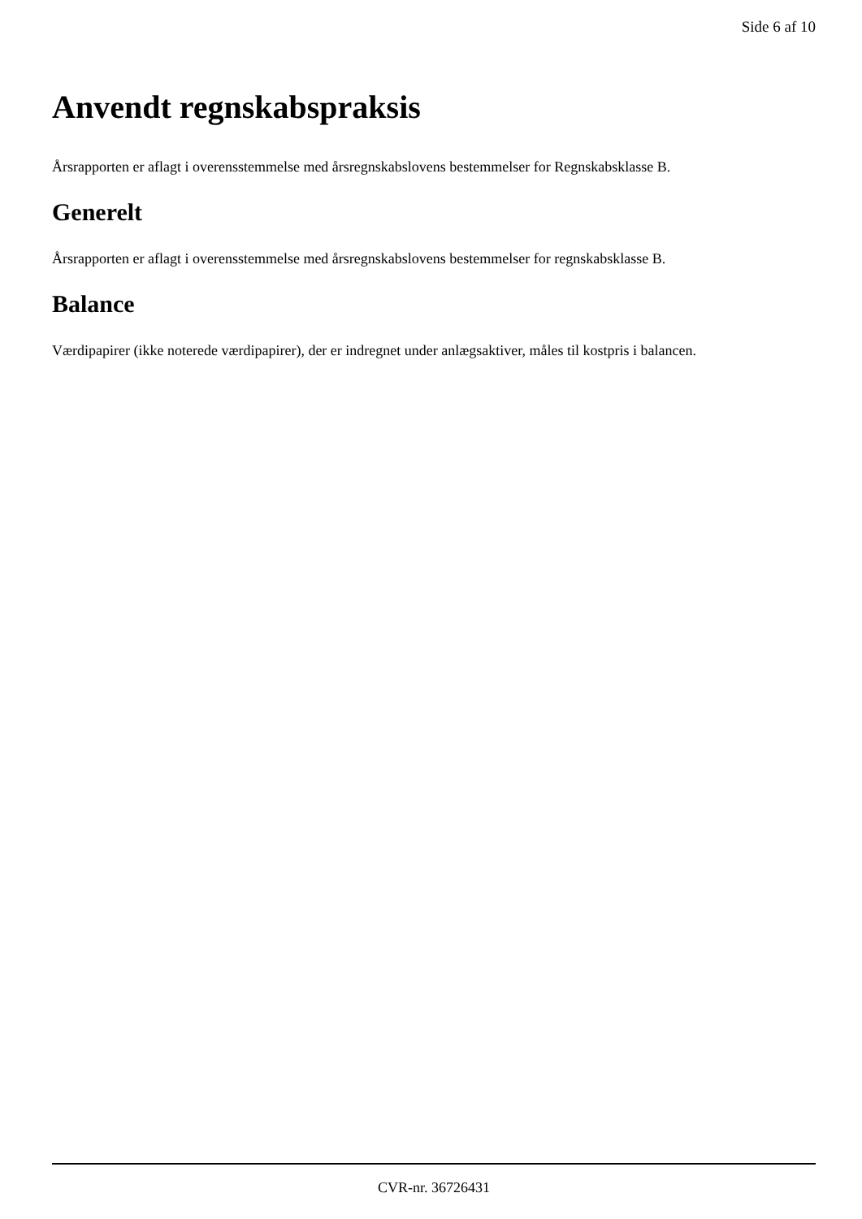Side 6 af 10
Anvendt regnskabspraksis
Årsrapporten er aflagt i overensstemmelse med årsregnskabslovens bestemmelser for Regnskabsklasse B.
Generelt
Årsrapporten er aflagt i overensstemmelse med årsregnskabslovens bestemmelser for regnskabsklasse B.
Balance
Værdipapirer (ikke noterede værdipapirer), der er indregnet under anlægsaktiver, måles til kostpris i balancen.
CVR-nr. 36726431